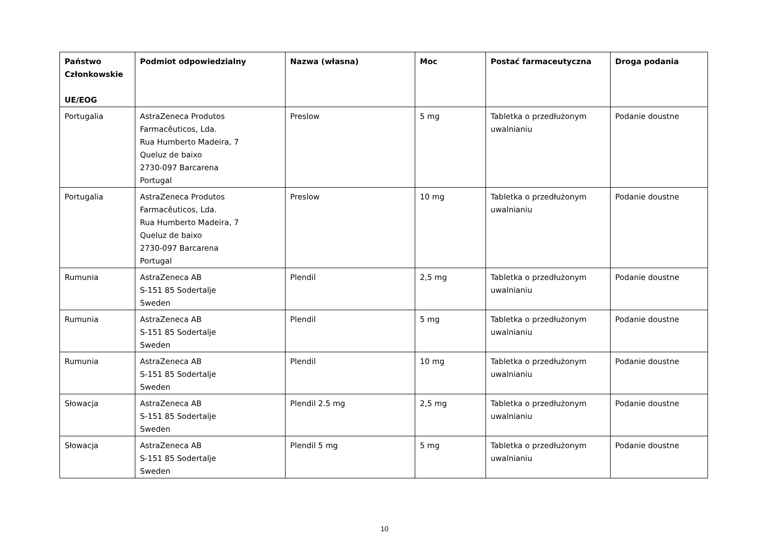| Państwo Członkowskie UE/EOG | Podmiot odpowiedzialny | Nazwa (własna) | Moc | Postać farmaceutyczna | Droga podania |
| --- | --- | --- | --- | --- | --- |
| Portugalia | AstraZeneca Produtos Farmacêuticos, Lda. Rua Humberto Madeira, 7 Queluz de baixo 2730-097 Barcarena Portugal | Preslow | 5 mg | Tabletka o przedłużonym uwalnianiu | Podanie doustne |
| Portugalia | AstraZeneca Produtos Farmacêuticos, Lda. Rua Humberto Madeira, 7 Queluz de baixo 2730-097 Barcarena Portugal | Preslow | 10 mg | Tabletka o przedłużonym uwalnianiu | Podanie doustne |
| Rumunia | AstraZeneca AB S-151 85 Sodertalje Sweden | Plendil | 2,5 mg | Tabletka o przedłużonym uwalnianiu | Podanie doustne |
| Rumunia | AstraZeneca AB S-151 85 Sodertalje Sweden | Plendil | 5 mg | Tabletka o przedłużonym uwalnianiu | Podanie doustne |
| Rumunia | AstraZeneca AB S-151 85 Sodertalje Sweden | Plendil | 10 mg | Tabletka o przedłużonym uwalnianiu | Podanie doustne |
| Słowacja | AstraZeneca AB S-151 85 Sodertalje Sweden | Plendil 2.5 mg | 2,5 mg | Tabletka o przedłużonym uwalnianiu | Podanie doustne |
| Słowacja | AstraZeneca AB S-151 85 Sodertalje Sweden | Plendil 5 mg | 5 mg | Tabletka o przedłużonym uwalnianiu | Podanie doustne |
10